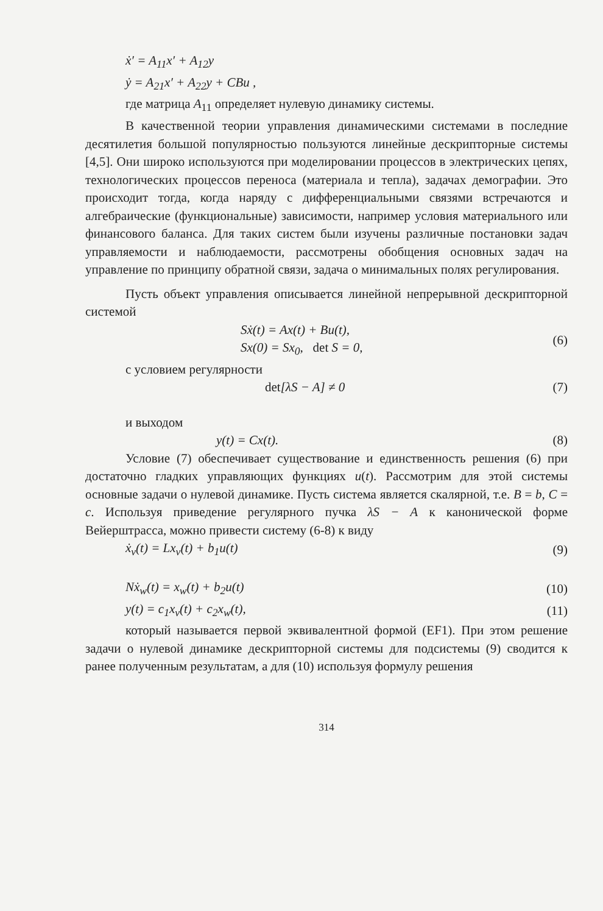ẋ′ = A<sub>11</sub>x′ + A<sub>12</sub>y
ẏ = A<sub>21</sub>x′ + A<sub>22</sub>y + CBu ,
где матрица A<sub>11</sub> определяет нулевую динамику системы.
В качественной теории управления динамическими системами в последние десятилетия большой популярностью пользуются линейные дескрипторные системы [4,5]. Они широко используются при моделировании процессов в электрических цепях, технологических процессов переноса (материала и тепла), задачах демографии. Это происходит тогда, когда наряду с дифференциальными связями встречаются и алгебраические (функциональные) зависимости, например условия материального или финансового баланса. Для таких систем были изучены различные постановки задач управляемости и наблюдаемости, рассмотрены обобщения основных задач на управление по принципу обратной связи, задача о минимальных полях регулирования.
Пусть объект управления описывается линейной непрерывной дескрипторной системой
Sẋ(t) = Ax(t) + Bu(t),
Sx(0) = Sx<sub>0</sub>, det S = 0, (6)
с условием регулярности
det[λS − A] ≠ 0 (7)
и выходом
y(t) = Cx(t). (8)
Условие (7) обеспечивает существование и единственность решения (6) при достаточно гладких управляющих функциях u(t). Рассмотрим для этой системы основные задачи о нулевой динамике. Пусть система является скалярной, т.е. B = b, C = c. Используя приведение регулярного пучка λS − A к канонической форме Вейерштрасса, можно привести систему (6-8) к виду
ẋ<sub>v</sub>(t) = Lx<sub>v</sub>(t) + b<sub>1</sub>u(t) (9)
Nẋ<sub>w</sub>(t) = x<sub>w</sub>(t) + b<sub>2</sub>u(t) (10)
y(t) = c<sub>1</sub>x<sub>v</sub>(t) + c<sub>2</sub>x<sub>w</sub>(t), (11)
который называется первой эквивалентной формой (EF1). При этом решение задачи о нулевой динамике дескрипторной системы для подсистемы (9) сводится к ранее полученным результатам, а для (10) используя формулу решения
314